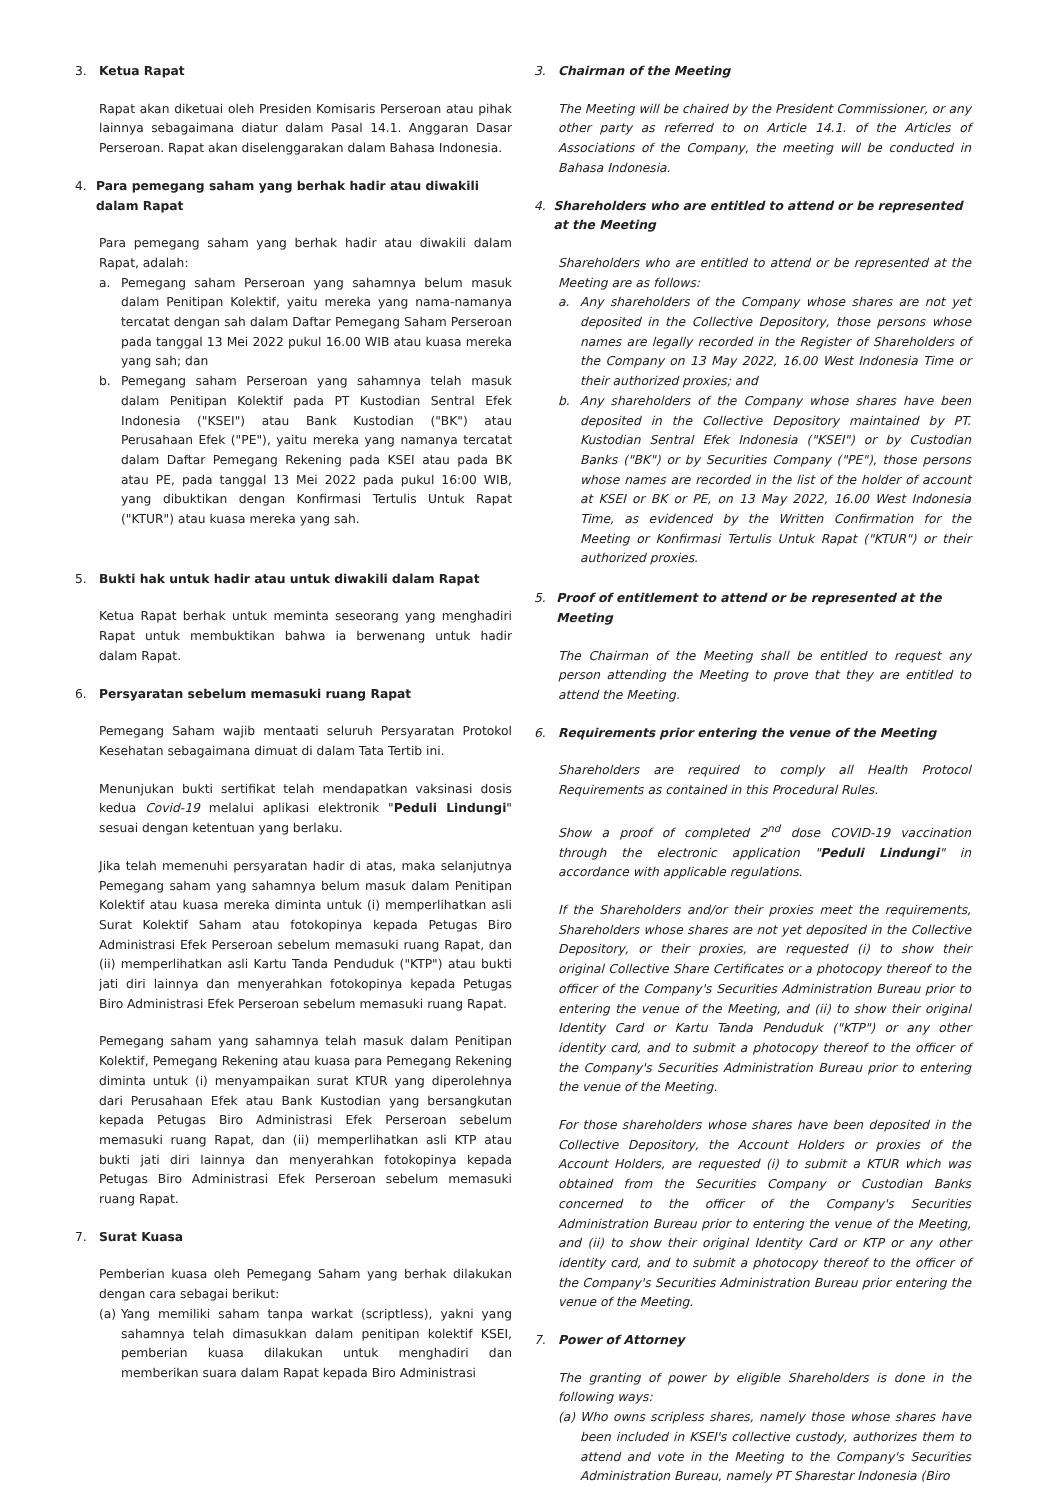3. Ketua Rapat
Rapat akan diketuai oleh Presiden Komisaris Perseroan atau pihak lainnya sebagaimana diatur dalam Pasal 14.1. Anggaran Dasar Perseroan. Rapat akan diselenggarakan dalam Bahasa Indonesia.
4. Para pemegang saham yang berhak hadir atau diwakili dalam Rapat
Para pemegang saham yang berhak hadir atau diwakili dalam Rapat, adalah:
a. Pemegang saham Perseroan yang sahamnya belum masuk dalam Penitipan Kolektif, yaitu mereka yang nama-namanya tercatat dengan sah dalam Daftar Pemegang Saham Perseroan pada tanggal 13 Mei 2022 pukul 16.00 WIB atau kuasa mereka yang sah; dan
b. Pemegang saham Perseroan yang sahamnya telah masuk dalam Penitipan Kolektif pada PT Kustodian Sentral Efek Indonesia ("KSEI") atau Bank Kustodian ("BK") atau Perusahaan Efek ("PE"), yaitu mereka yang namanya tercatat dalam Daftar Pemegang Rekening pada KSEI atau pada BK atau PE, pada tanggal 13 Mei 2022 pada pukul 16:00 WIB, yang dibuktikan dengan Konfirmasi Tertulis Untuk Rapat ("KTUR") atau kuasa mereka yang sah.
5. Bukti hak untuk hadir atau untuk diwakili dalam Rapat
Ketua Rapat berhak untuk meminta seseorang yang menghadiri Rapat untuk membuktikan bahwa ia berwenang untuk hadir dalam Rapat.
6. Persyaratan sebelum memasuki ruang Rapat
Pemegang Saham wajib mentaati seluruh Persyaratan Protokol Kesehatan sebagaimana dimuat di dalam Tata Tertib ini.
Menunjukan bukti sertifikat telah mendapatkan vaksinasi dosis kedua Covid-19 melalui aplikasi elektronik "Peduli Lindungi" sesuai dengan ketentuan yang berlaku.
Jika telah memenuhi persyaratan hadir di atas, maka selanjutnya Pemegang saham yang sahamnya belum masuk dalam Penitipan Kolektif atau kuasa mereka diminta untuk (i) memperlihatkan asli Surat Kolektif Saham atau fotokopinya kepada Petugas Biro Administrasi Efek Perseroan sebelum memasuki ruang Rapat, dan (ii) memperlihatkan asli Kartu Tanda Penduduk ("KTP") atau bukti jati diri lainnya dan menyerahkan fotokopinya kepada Petugas Biro Administrasi Efek Perseroan sebelum memasuki ruang Rapat.
Pemegang saham yang sahamnya telah masuk dalam Penitipan Kolektif, Pemegang Rekening atau kuasa para Pemegang Rekening diminta untuk (i) menyampaikan surat KTUR yang diperolehnya dari Perusahaan Efek atau Bank Kustodian yang bersangkutan kepada Petugas Biro Administrasi Efek Perseroan sebelum memasuki ruang Rapat, dan (ii) memperlihatkan asli KTP atau bukti jati diri lainnya dan menyerahkan fotokopinya kepada Petugas Biro Administrasi Efek Perseroan sebelum memasuki ruang Rapat.
7. Surat Kuasa
Pemberian kuasa oleh Pemegang Saham yang berhak dilakukan dengan cara sebagai berikut:
(a) Yang memiliki saham tanpa warkat (scriptless), yakni yang sahamnya telah dimasukkan dalam penitipan kolektif KSEI, pemberian kuasa dilakukan untuk menghadiri dan memberikan suara dalam Rapat kepada Biro Administrasi
3. Chairman of the Meeting
The Meeting will be chaired by the President Commissioner, or any other party as referred to on Article 14.1. of the Articles of Associations of the Company, the meeting will be conducted in Bahasa Indonesia.
4. Shareholders who are entitled to attend or be represented at the Meeting
Shareholders who are entitled to attend or be represented at the Meeting are as follows:
a. Any shareholders of the Company whose shares are not yet deposited in the Collective Depository, those persons whose names are legally recorded in the Register of Shareholders of the Company on 13 May 2022, 16.00 West Indonesia Time or their authorized proxies; and
b. Any shareholders of the Company whose shares have been deposited in the Collective Depository maintained by PT. Kustodian Sentral Efek Indonesia ("KSEI") or by Custodian Banks ("BK") or by Securities Company ("PE"), those persons whose names are recorded in the list of the holder of account at KSEI or BK or PE, on 13 May 2022, 16.00 West Indonesia Time, as evidenced by the Written Confirmation for the Meeting or Konfirmasi Tertulis Untuk Rapat ("KTUR") or their authorized proxies.
5. Proof of entitlement to attend or be represented at the Meeting
The Chairman of the Meeting shall be entitled to request any person attending the Meeting to prove that they are entitled to attend the Meeting.
6. Requirements prior entering the venue of the Meeting
Shareholders are required to comply all Health Protocol Requirements as contained in this Procedural Rules.
Show a proof of completed 2<sup>nd</sup> dose COVID-19 vaccination through the electronic application "Peduli Lindungi" in accordance with applicable regulations.
If the Shareholders and/or their proxies meet the requirements, Shareholders whose shares are not yet deposited in the Collective Depository, or their proxies, are requested (i) to show their original Collective Share Certificates or a photocopy thereof to the officer of the Company's Securities Administration Bureau prior to entering the venue of the Meeting, and (ii) to show their original Identity Card or Kartu Tanda Penduduk ("KTP") or any other identity card, and to submit a photocopy thereof to the officer of the Company's Securities Administration Bureau prior to entering the venue of the Meeting.
For those shareholders whose shares have been deposited in the Collective Depository, the Account Holders or proxies of the Account Holders, are requested (i) to submit a KTUR which was obtained from the Securities Company or Custodian Banks concerned to the officer of the Company's Securities Administration Bureau prior to entering the venue of the Meeting, and (ii) to show their original Identity Card or KTP or any other identity card, and to submit a photocopy thereof to the officer of the Company's Securities Administration Bureau prior entering the venue of the Meeting.
7. Power of Attorney
The granting of power by eligible Shareholders is done in the following ways:
(a) Who owns scripless shares, namely those whose shares have been included in KSEI's collective custody, authorizes them to attend and vote in the Meeting to the Company's Securities Administration Bureau, namely PT Sharestar Indonesia (Biro